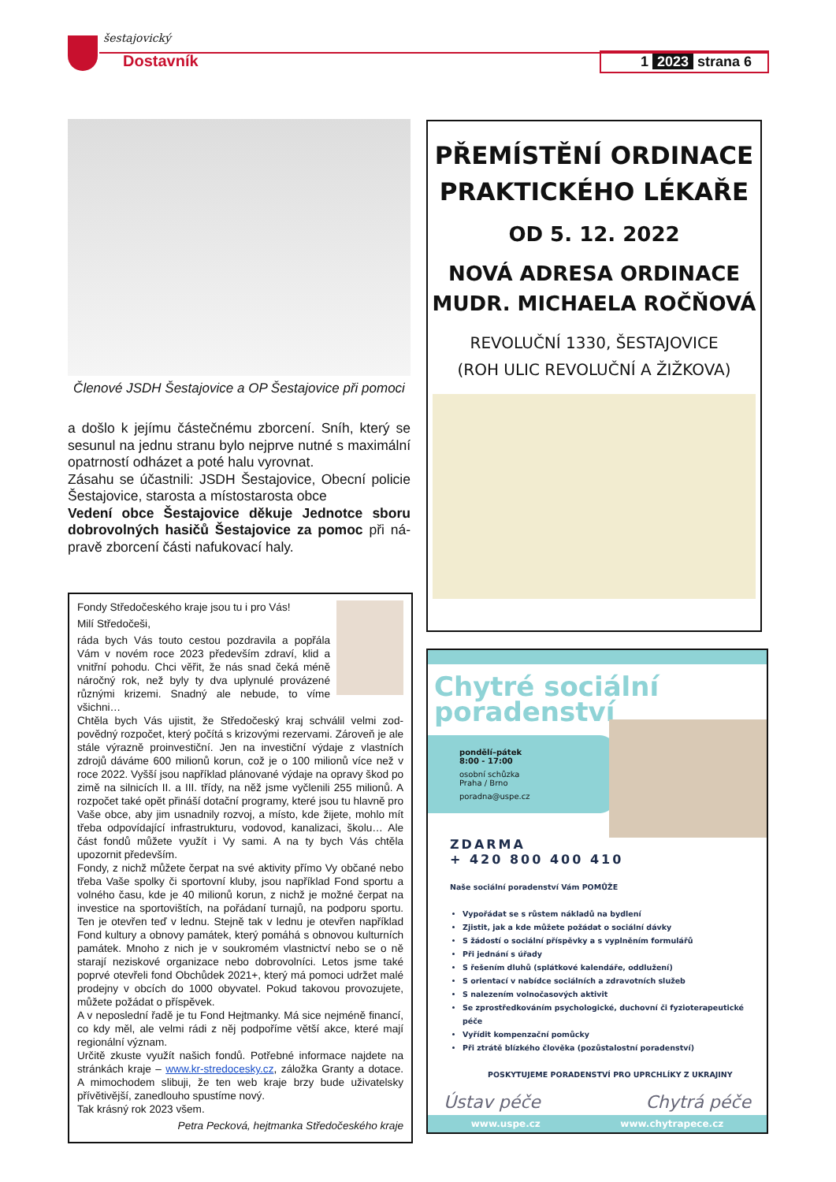šestajovický
Dostavník 1 2023 strana 6
Členové JSDH Šestajovice a OP Šestajovice při pomoci
a došlo k jejímu částečnému zborcení. Sníh, který se sesunul na jednu stranu bylo nejprve nutné s maximální opatrností odházet a poté halu vyrovnat.
Zásahu se účastnili: JSDH Šestajovice, Obecní policie Šestajovice, starosta a místostarosta obce
Vedení obce Šestajovice děkuje Jednotce sboru dobrovolných hasičů Šestajovice za pomoc při ná­pravě zborcení části nafukovací haly.
Fondy Středočeského kraje jsou tu i pro Vás!
Milí Středočeši,
ráda bych Vás touto cestou pozdravila a popřála Vám v novém roce 2023 především zdraví, klid a vnitřní po­hodu. Chci věřit, že nás snad čeká méně náročný rok, než byly ty dva uplynulé provázené různými krizemi. Snadný ale nebude, to víme všichni…
Chtěla bych Vás ujistit, že Středočeský kraj schválil velmi zod­povědný rozpočet, který počítá s krizovými rezervami. Zároveň je ale stále výrazně proinvestiční. Jen na investiční výdaje z vlastních zdrojů dáváme 600 milionů korun, což je o 100 milionů více než v roce 2022. Vyšší jsou například plánované výdaje na opravy škod po zimě na silnicích II. a III. třídy, na něž jsme vyčlenili 255 milionů. A rozpočet také opět přináší dotační programy, které jsou tu hlavně pro Vaše obce, aby jim usnadnily rozvoj, a místo, kde žijete, mohlo mít třeba odpovídající infrastrukturu, vodovod, kanalizaci, školu… Ale část fondů můžete využít i Vy sami. A na ty bych Vás chtěla upozornit především.
Fondy, z nichž můžete čerpat na své aktivity přímo Vy občané nebo třeba Vaše spolky či sportovní kluby, jsou například Fond sportu a volného času, kde je 40 milionů korun, z nichž je možné čerpat na investice na sportovištích, na pořádaní turnajů, na pod­poru sportu. Ten je otevřen teď v lednu. Stejně tak v lednu je otevřen například Fond kultury a obnovy památek, který pomáhá s obnovou kulturních památek. Mnoho z nich je v soukromém vlastnictví nebo se o ně starají neziskové organizace nebo do­brovolníci. Letos jsme také poprvé otevřeli fond Obchůdek 2021+, který má pomoci udržet malé prodejny v obcích do 1000 obyvatel. Pokud takovou provozujete, můžete požádat o příspěvek.
A v neposlední řadě je tu Fond Hejtmanky. Má sice nejméně fi­nancí, co kdy měl, ale velmi rádi z něj podpoříme větší akce, které mají regionální význam.
Určitě zkuste využít našich fondů. Potřebné informace najdete na stránkách kraje – www.kr-stredocesky.cz, záložka Granty a do­tace. A mimochodem slibuji, že ten web kraje brzy bude uživatelsky přívětivější, zanedlouho spustíme nový.
Tak krásný rok 2023 všem.
Petra Pecková, hejtmanka Středočeského kraje
PŘEMÍSTĚNÍ ORDINACE
PRAKTICKÉHO LÉKAŘE
OD 5. 12. 2022
NOVÁ ADRESA ORDINACE
MUDR. MICHAELA ROČŇOVÁ
REVOLUČNÍ 1330, ŠESTAJOVICE
(ROH ULIC REVOLUČNÍ A ŽIŽKOVA)
Chytré sociální
poradenství
pondělí–pátek
8:00 - 17:00
osobní schůzka
Praha / Brno
poradna@uspe.cz
ZDARMA
+ 420 800 400 410
Naše sociální poradenství Vám POMŮŽE
Vypořádat se s růstem nákladů na bydlení
Zjistit, jak a kde můžete požádat o sociální dávky
S žádostí o sociální příspěvky a s vyplněním formulářů
Při jednání s úřady
S řešením dluhů (splátkové kalendáře, oddlužení)
S orientací v nabídce sociálních a zdravotních služeb
S nalezením volnočasových aktivit
Se zprostředkováním psychologické, duchovní či fyzioterapeutické péče
Vyřídit kompenzační pomůcky
Při ztrátě blízkého člověka (pozůstalostní poradenství)
POSKYTUJEME PORADENSTVÍ PRO UPRCHLÍKY Z UKRAJINY
Ústav péče Chytrá péče
www.uspe.cz www.chytrapece.cz